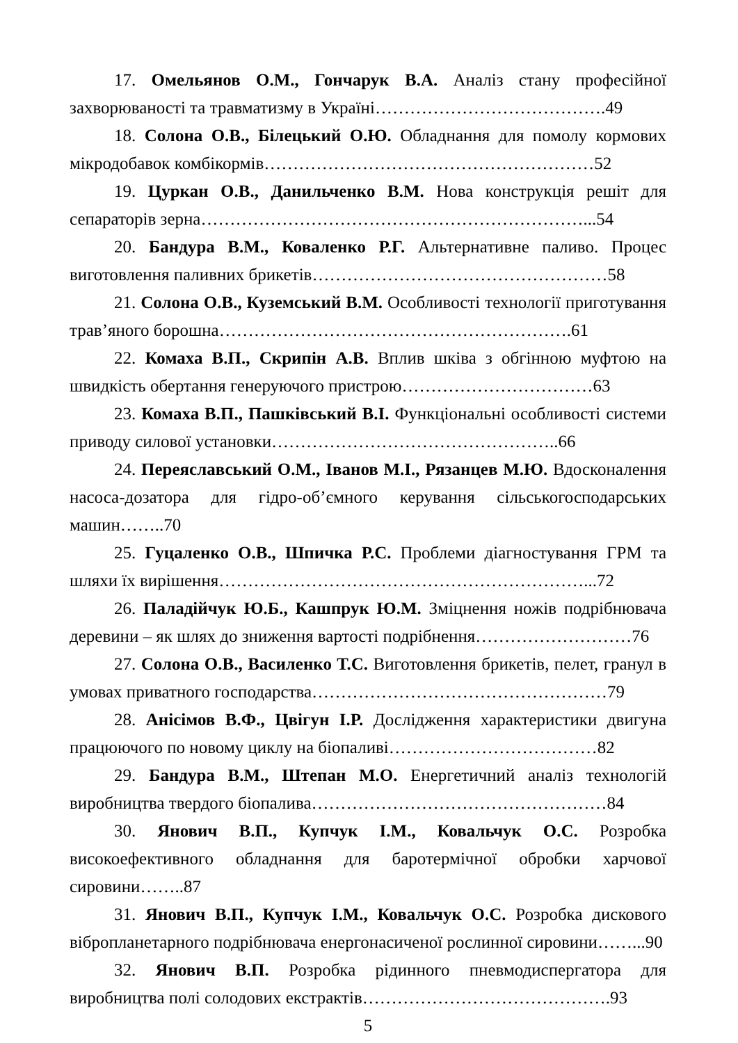17. Омельянов О.М., Гончарук В.А. Аналіз стану професійної захворюваності та травматизму в Україні………………………………….49
18. Солона О.В., Білецький О.Ю. Обладнання для помолу кормових мікродобавок комбікормів…………………………………………………52
19. Цуркан О.В., Данильченко В.М. Нова конструкція решіт для сепараторів зерна…………………………………………………………...54
20. Бандура В.М., Коваленко Р.Г. Альтернативне паливо. Процес виготовлення паливних брикетів……………………………………………58
21. Солона О.В., Куземський В.М. Особливості технології приготування трав’яного борошна…………………………………………………….61
22. Комаха В.П., Скрипін А.В. Вплив шківа з обгінною муфтою на швидкість обертання генеруючого пристрою……………………………63
23. Комаха В.П., Пашківський В.І. Функціональні особливості системи приводу силової установки…………………………………………..66
24. Переяславський О.М., Іванов М.І., Рязанцев М.Ю. Вдосконалення насоса-дозатора для гідро-об’ємного керування сільськогосподарських машин……..70
25. Гуцаленко О.В., Шпичка Р.С. Проблеми діагностування ГРМ та шляхи їх вирішення………………………………………………………...72
26. Паладійчук Ю.Б., Кашпрук Ю.М. Зміцнення ножів подрібнювача деревини – як шлях до зниження вартості подрібнення………………………76
27. Солона О.В., Василенко Т.С. Виготовлення брикетів, пелет, гранул в умовах приватного господарства……………………………………………79
28. Анісімов В.Ф., Цвігун І.Р. Дослідження характеристики двигуна працюючого по новому циклу на біопаливі………………………………82
29. Бандура В.М., Штепан М.О. Енергетичний аналіз технологій виробництва твердого біопалива……………………………………………84
30. Янович В.П., Купчук І.М., Ковальчук О.С. Розробка високоефективного обладнання для баротермічної обробки харчової сировини……..87
31. Янович В.П., Купчук І.М., Ковальчук О.С. Розробка дискового вібропланетарного подрібнювача енергонасиченої рослинної сировини……...90
32. Янович В.П. Розробка рідинного пневмодиспергатора для виробництва полі солодових екстрактів…………………………………….93
5